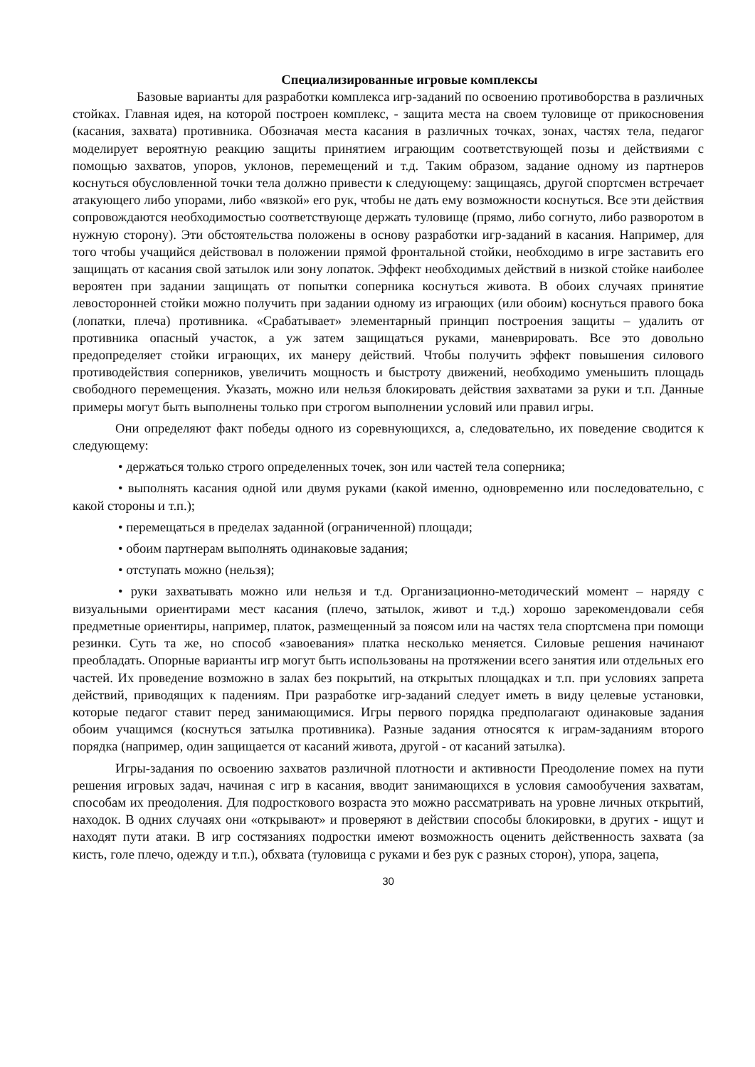Специализированные игровые комплексы
Базовые варианты для разработки комплекса игр-заданий по освоению противоборства в различных стойках. Главная идея, на которой построен комплекс, - защита места на своем туловище от прикосновения (касания, захвата) противника. Обозначая места касания в различных точках, зонах, частях тела, педагог моделирует вероятную реакцию защиты принятием играющим соответствующей позы и действиями с помощью захватов, упоров, уклонов, перемещений и т.д. Таким образом, задание одному из партнеров коснуться обусловленной точки тела должно привести к следующему: защищаясь, другой спортсмен встречает атакующего либо упорами, либо «вязкой» его рук, чтобы не дать ему возможности коснуться. Все эти действия сопровождаются необходимостью соответствующе держать туловище (прямо, либо согнуто, либо разворотом в нужную сторону). Эти обстоятельства положены в основу разработки игр-заданий в касания. Например, для того чтобы учащийся действовал в положении прямой фронтальной стойки, необходимо в игре заставить его защищать от касания свой затылок или зону лопаток. Эффект необходимых действий в низкой стойке наиболее вероятен при задании защищать от попытки соперника коснуться живота. В обоих случаях принятие левосторонней стойки можно получить при задании одному из играющих (или обоим) коснуться правого бока (лопатки, плеча) противника. «Срабатывает» элементарный принцип построения защиты – удалить от противника опасный участок, а уж затем защищаться руками, маневрировать. Все это довольно предопределяет стойки играющих, их манеру действий. Чтобы получить эффект повышения силового противодействия соперников, увеличить мощность и быстроту движений, необходимо уменьшить площадь свободного перемещения. Указать, можно или нельзя блокировать действия захватами за руки и т.п. Данные примеры могут быть выполнены только при строгом выполнении условий или правил игры.
Они определяют факт победы одного из соревнующихся, а, следовательно, их поведение сводится к следующему:
• держаться только строго определенных точек, зон или частей тела соперника;
• выполнять касания одной или двумя руками (какой именно, одновременно или последовательно, с какой стороны и т.п.);
• перемещаться в пределах заданной (ограниченной) площади;
• обоим партнерам выполнять одинаковые задания;
• отступать можно (нельзя);
• руки захватывать можно или нельзя и т.д. Организационно-методический момент – наряду с визуальными ориентирами мест касания (плечо, затылок, живот и т.д.) хорошо зарекомендовали себя предметные ориентиры, например, платок, размещенный за поясом или на частях тела спортсмена при помощи резинки. Суть та же, но способ «завоевания» платка несколько меняется. Силовые решения начинают преобладать. Опорные варианты игр могут быть использованы на протяжении всего занятия или отдельных его частей. Их проведение возможно в залах без покрытий, на открытых площадках и т.п. при условиях запрета действий, приводящих к падениям. При разработке игр-заданий следует иметь в виду целевые установки, которые педагог ставит перед занимающимися. Игры первого порядка предполагают одинаковые задания обоим учащимся (коснуться затылка противника). Разные задания относятся к играм-заданиям второго порядка (например, один защищается от касаний живота, другой - от касаний затылка).
Игры-задания по освоению захватов различной плотности и активности Преодоление помех на пути решения игровых задач, начиная с игр в касания, вводит занимающихся в условия самообучения захватам, способам их преодоления. Для подросткового возраста это можно рассматривать на уровне личных открытий, находок. В одних случаях они «открывают» и проверяют в действии способы блокировки, в других - ищут и находят пути атаки. В игр состязаниях подростки имеют возможность оценить действенность захвата (за кисть, голе плечо, одежду и т.п.), обхвата (туловища с руками и без рук с разных сторон), упора, зацепа,
30